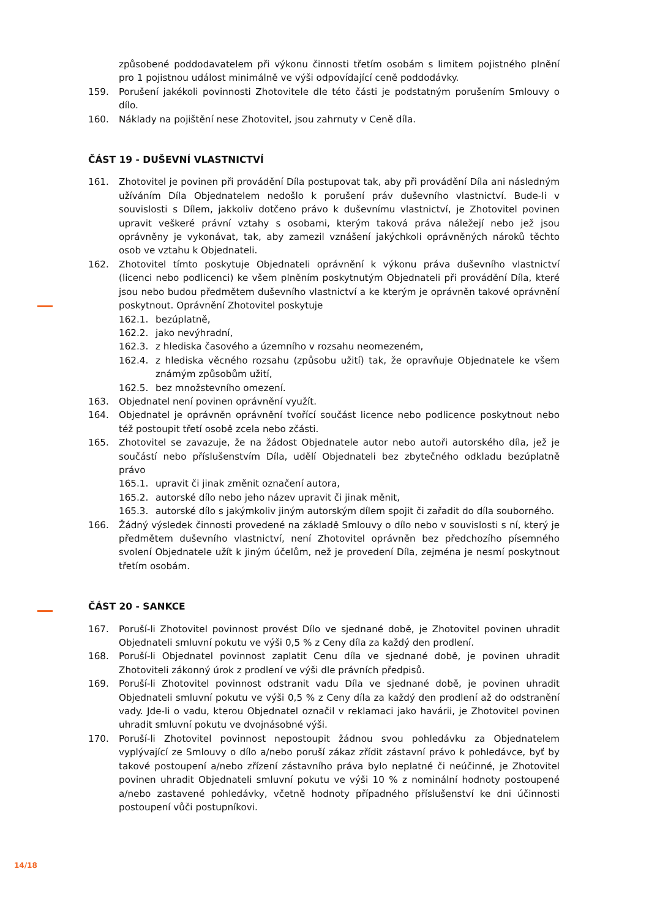způsobené poddodavatelem při výkonu činnosti třetím osobám s limitem pojistného plnění pro 1 pojistnou událost minimálně ve výši odpovídající ceně poddodávky.
159. Porušení jakékoli povinnosti Zhotovitele dle této části je podstatným porušením Smlouvy o dílo.
160. Náklady na pojištění nese Zhotovitel, jsou zahrnuty v Ceně díla.
ČÁST 19 - DUŠEVNÍ VLASTNICTVÍ
161. Zhotovitel je povinen při provádění Díla postupovat tak, aby při provádění Díla ani následným užíváním Díla Objednatelem nedošlo k porušení práv duševního vlastnictví. Bude-li v souvislosti s Dílem, jakkoliv dotčeno právo k duševnímu vlastnictví, je Zhotovitel povinen upravit veškeré právní vztahy s osobami, kterým taková práva náležejí nebo jež jsou oprávněny je vykonávat, tak, aby zamezil vznášení jakýchkoli oprávněných nároků těchto osob ve vztahu k Objednateli.
162. Zhotovitel tímto poskytuje Objednateli oprávnění k výkonu práva duševního vlastnictví (licenci nebo podlicenci) ke všem plněním poskytnutým Objednateli při provádění Díla, které jsou nebo budou předmětem duševního vlastnictví a ke kterým je oprávněn takové oprávnění poskytnout. Oprávnění Zhotovitel poskytuje
162.1. bezúplatně,
162.2. jako nevýhradní,
162.3. z hlediska časového a územního v rozsahu neomezeném,
162.4. z hlediska věcného rozsahu (způsobu užití) tak, že opravňuje Objednatele ke všem známým způsobům užití,
162.5. bez množstevního omezení.
163. Objednatel není povinen oprávnění využít.
164. Objednatel je oprávněn oprávnění tvořící součást licence nebo podlicence poskytnout nebo též postoupit třetí osobě zcela nebo zčásti.
165. Zhotovitel se zavazuje, že na žádost Objednatele autor nebo autoři autorského díla, jež je součástí nebo příslušenstvím Díla, udělí Objednateli bez zbytečného odkladu bezúplatně právo
165.1. upravit či jinak změnit označení autora,
165.2. autorské dílo nebo jeho název upravit či jinak měnit,
165.3. autorské dílo s jakýmkoliv jiným autorským dílem spojit či zařadit do díla souborného.
166. Žádný výsledek činnosti provedené na základě Smlouvy o dílo nebo v souvislosti s ní, který je předmětem duševního vlastnictví, není Zhotovitel oprávněn bez předchozího písemného svolení Objednatele užít k jiným účelům, než je provedení Díla, zejména je nesmí poskytnout třetím osobám.
ČÁST 20 - SANKCE
167. Poruší-li Zhotovitel povinnost provést Dílo ve sjednané době, je Zhotovitel povinen uhradit Objednateli smluvní pokutu ve výši 0,5 % z Ceny díla za každý den prodlení.
168. Poruší-li Objednatel povinnost zaplatit Cenu díla ve sjednané době, je povinen uhradit Zhotoviteli zákonný úrok z prodlení ve výši dle právních předpisů.
169. Poruší-li Zhotovitel povinnost odstranit vadu Díla ve sjednané době, je povinen uhradit Objednateli smluvní pokutu ve výši 0,5 % z Ceny díla za každý den prodlení až do odstranění vady. Jde-li o vadu, kterou Objednatel označil v reklamaci jako havárii, je Zhotovitel povinen uhradit smluvní pokutu ve dvojnásobné výši.
170. Poruší-li Zhotovitel povinnost nepostoupit žádnou svou pohledávku za Objednatelem vyplývající ze Smlouvy o dílo a/nebo poruší zákaz zřídit zástavní právo k pohledávce, byť by takové postoupení a/nebo zřízení zástavního práva bylo neplatné či neúčinné, je Zhotovitel povinen uhradit Objednateli smluvní pokutu ve výši 10 % z nominální hodnoty postoupené a/nebo zastavené pohledávky, včetně hodnoty případného příslušenství ke dni účinnosti postoupení vůči postupníkovi.
14/18